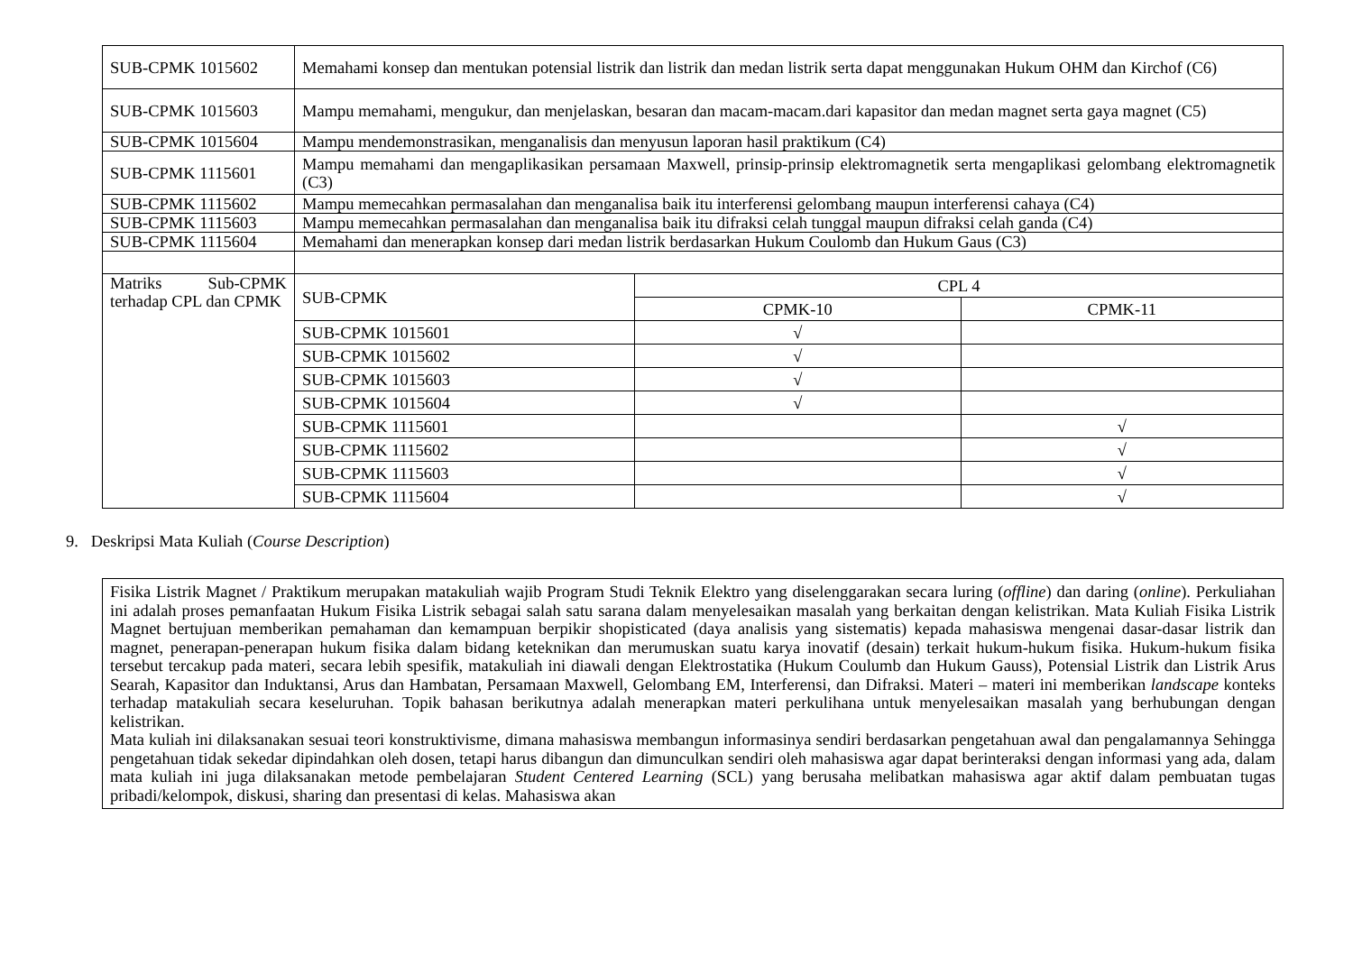| SUB-CPMK 1015602 | Memahami konsep dan mentukan potensial listrik dan listrik dan medan listrik serta dapat menggunakan Hukum OHM dan Kirchof (C6) |
| SUB-CPMK 1015603 | Mampu memahami, mengukur, dan menjelaskan, besaran dan macam-macam.dari kapasitor dan medan magnet serta gaya magnet (C5) |
| SUB-CPMK 1015604 | Mampu mendemonstrasikan, menganalisis dan menyusun laporan hasil praktikum (C4) |
| SUB-CPMK 1115601 | Mampu memahami dan mengaplikasikan persamaan Maxwell, prinsip-prinsip elektromagnetik serta mengaplikasi gelombang elektromagnetik (C3) |
| SUB-CPMK 1115602 | Mampu memecahkan permasalahan dan menganalisa baik itu interferensi gelombang maupun interferensi cahaya (C4) |
| SUB-CPMK 1115603 | Mampu memecahkan permasalahan dan menganalisa baik itu difraksi celah tunggal maupun difraksi celah ganda (C4) |
| SUB-CPMK 1115604 | Memahami dan menerapkan konsep dari medan listrik berdasarkan Hukum Coulomb dan Hukum Gaus (C3) |
| Matriks Sub-CPMK terhadap CPL dan CPMK | / SUB-CPMK / CPL 4 / / / / CPMK-10 / CPMK-11 / / SUB-CPMK 1015601 / √ / / / SUB-CPMK 1015602 / √ / / / SUB-CPMK 1015603 / √ / / / SUB-CPMK 1015604 / √ / / / SUB-CPMK 1115601 / / √ / / SUB-CPMK 1115602 / / √ / / SUB-CPMK 1115603 / / √ / / SUB-CPMK 1115604 / / √ / |
9. Deskripsi Mata Kuliah (Course Description)
Fisika Listrik Magnet / Praktikum merupakan matakuliah wajib Program Studi Teknik Elektro yang diselenggarakan secara luring (offline) dan daring (online). Perkuliahan ini adalah proses pemanfaatan Hukum Fisika Listrik sebagai salah satu sarana dalam menyelesaikan masalah yang berkaitan dengan kelistrikan. Mata Kuliah Fisika Listrik Magnet bertujuan memberikan pemahaman dan kemampuan berpikir shopisticated (daya analisis yang sistematis) kepada mahasiswa mengenai dasar-dasar listrik dan magnet, penerapan-penerapan hukum fisika dalam bidang keteknikan dan merumuskan suatu karya inovatif (desain) terkait hukum-hukum fisika. Hukum-hukum fisika tersebut tercakup pada materi, secara lebih spesifik, matakuliah ini diawali dengan Elektrostatika (Hukum Coulumb dan Hukum Gauss), Potensial Listrik dan Listrik Arus Searah, Kapasitor dan Induktansi, Arus dan Hambatan, Persamaan Maxwell, Gelombang EM, Interferensi, dan Difraksi. Materi – materi ini memberikan landscape konteks terhadap matakuliah secara keseluruhan. Topik bahasan berikutnya adalah menerapkan materi perkulihana untuk menyelesaikan masalah yang berhubungan dengan kelistrikan.
Mata kuliah ini dilaksanakan sesuai teori konstruktivisme, dimana mahasiswa membangun informasinya sendiri berdasarkan pengetahuan awal dan pengalamannya Sehingga pengetahuan tidak sekedar dipindahkan oleh dosen, tetapi harus dibangun dan dimunculkan sendiri oleh mahasiswa agar dapat berinteraksi dengan informasi yang ada, dalam mata kuliah ini juga dilaksanakan metode pembelajaran Student Centered Learning (SCL) yang berusaha melibatkan mahasiswa agar aktif dalam pembuatan tugas pribadi/kelompok, diskusi, sharing dan presentasi di kelas. Mahasiswa akan